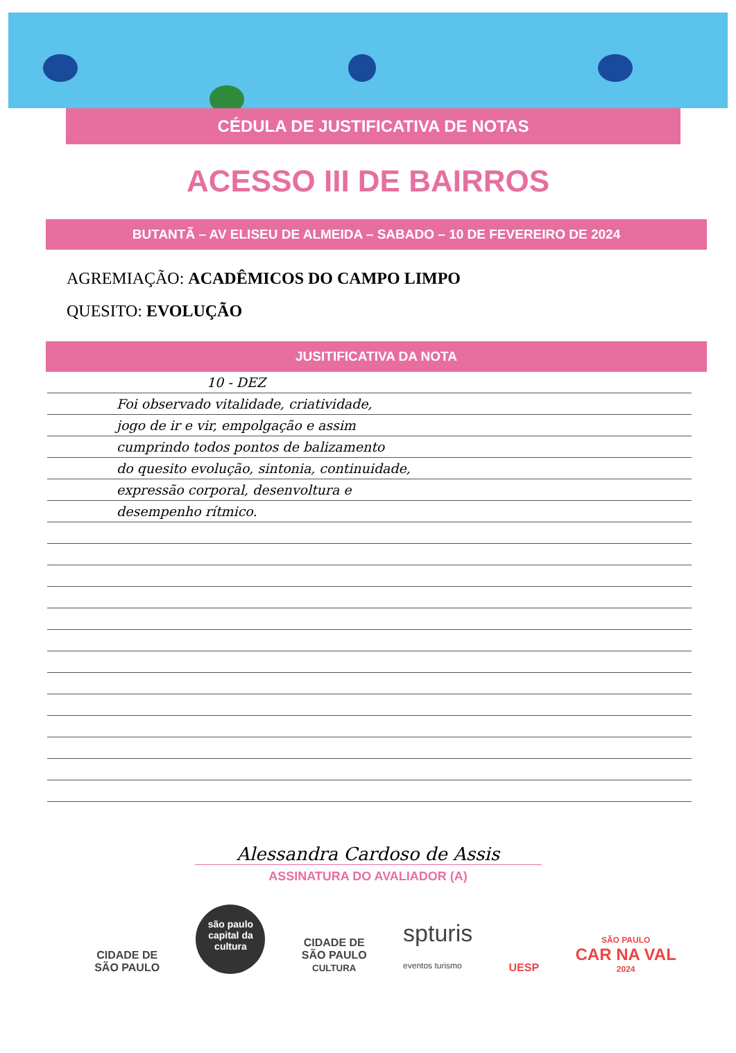CÉDULA DE JUSTIFICATIVA DE NOTAS
ACESSO III DE BAIRROS
BUTANTÃ – AV ELISEU DE ALMEIDA – SABADO – 10 DE FEVEREIRO DE 2024
AGREMIAÇÃO: ACADÊMICOS DO CAMPO LIMPO
QUESITO: EVOLUÇÃO
JUSITIFICATIVA DA NOTA
10 - DEZ
Foi observado vitalidade, criatividade,
jogo de ir e vir, empolgação e assim
cumprindo todos pontos de balizamento
do quesito evolução, sintonia, continuidade,
expressão corporal, desenvoltura e
desempenho rítmico.
Alessandra Cardoso de Assis
ASSINATURA DO AVALIADOR (A)
CIDADE DE
SÃO PAULO
são paulo
capital da
cultura
CIDADE DE
SÃO PAULO
CULTURA
spturis
eventos turismo
UESP
SÃO PAULO
CAR NA VAL
2024